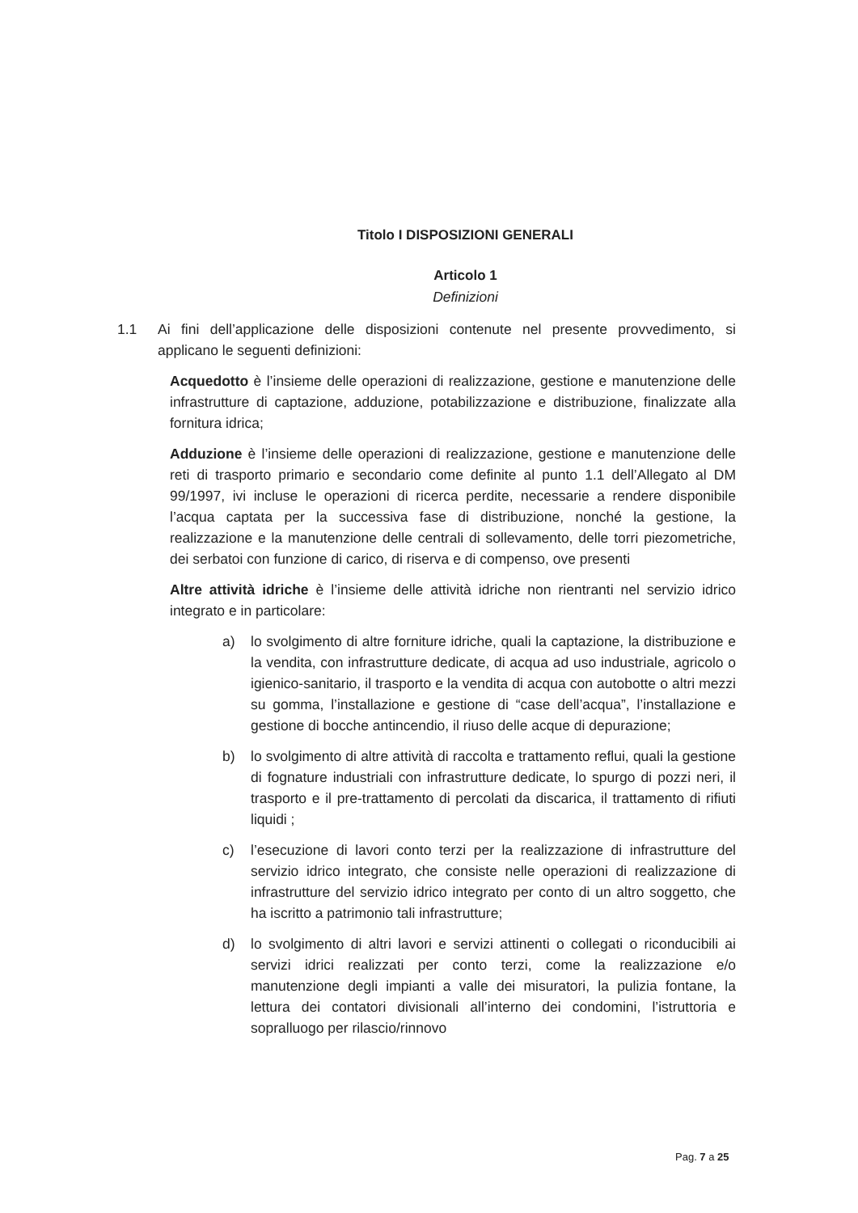Titolo I DISPOSIZIONI GENERALI
Articolo 1
Definizioni
1.1 Ai fini dell’applicazione delle disposizioni contenute nel presente provvedimento, si applicano le seguenti definizioni:
Acquedotto è l’insieme delle operazioni di realizzazione, gestione e manutenzione delle infrastrutture di captazione, adduzione, potabilizzazione e distribuzione, finalizzate alla fornitura idrica;
Adduzione è l’insieme delle operazioni di realizzazione, gestione e manutenzione delle reti di trasporto primario e secondario come definite al punto 1.1 dell’Allegato al DM 99/1997, ivi incluse le operazioni di ricerca perdite, necessarie a rendere disponibile l’acqua captata per la successiva fase di distribuzione, nonché la gestione, la realizzazione e la manutenzione delle centrali di sollevamento, delle torri piezometriche, dei serbatoi con funzione di carico, di riserva e di compenso, ove presenti
Altre attività idriche è l’insieme delle attività idriche non rientranti nel servizio idrico integrato e in particolare:
a) lo svolgimento di altre forniture idriche, quali la captazione, la distribuzione e la vendita, con infrastrutture dedicate, di acqua ad uso industriale, agricolo o igienico-sanitario, il trasporto e la vendita di acqua con autobotte o altri mezzi su gomma, l’installazione e gestione di “case dell’acqua”, l’installazione e gestione di bocche antincendio, il riuso delle acque di depurazione;
b) lo svolgimento di altre attività di raccolta e trattamento reflui, quali la gestione di fognature industriali con infrastrutture dedicate, lo spurgo di pozzi neri, il trasporto e il pre-trattamento di percolati da discarica, il trattamento di rifiuti liquidi ;
c) l’esecuzione di lavori conto terzi per la realizzazione di infrastrutture del servizio idrico integrato, che consiste nelle operazioni di realizzazione di infrastrutture del servizio idrico integrato per conto di un altro soggetto, che ha iscritto a patrimonio tali infrastrutture;
d) lo svolgimento di altri lavori e servizi attinenti o collegati o riconducibili ai servizi idrici realizzati per conto terzi, come la realizzazione e/o manutenzione degli impianti a valle dei misuratori, la pulizia fontane, la lettura dei contatori divisionali all’interno dei condomini, l’istruttoria e sopralluogo per rilascio/rinnovo
Pag. 7 a 25